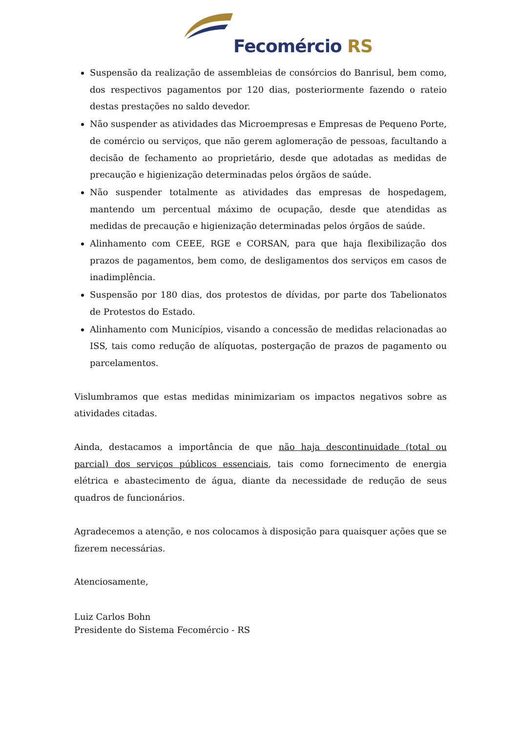Fecomércio RS
Suspensão da realização de assembleias de consórcios do Banrisul, bem como, dos respectivos pagamentos por 120 dias, posteriormente fazendo o rateio destas prestações no saldo devedor.
Não suspender as atividades das Microempresas e Empresas de Pequeno Porte, de comércio ou serviços, que não gerem aglomeração de pessoas, facultando a decisão de fechamento ao proprietário, desde que adotadas as medidas de precaução e higienização determinadas pelos órgãos de saúde.
Não suspender totalmente as atividades das empresas de hospedagem, mantendo um percentual máximo de ocupação, desde que atendidas as medidas de precaução e higienização determinadas pelos órgãos de saúde.
Alinhamento com CEEE, RGE e CORSAN, para que haja flexibilização dos prazos de pagamentos, bem como, de desligamentos dos serviços em casos de inadimplência.
Suspensão por 180 dias, dos protestos de dívidas, por parte dos Tabelionatos de Protestos do Estado.
Alinhamento com Municípios, visando a concessão de medidas relacionadas ao ISS, tais como redução de alíquotas, postergação de prazos de pagamento ou parcelamentos.
Vislumbramos que estas medidas minimizariam os impactos negativos sobre as atividades citadas.
Ainda, destacamos a importância de que não haja descontinuidade (total ou parcial) dos serviços públicos essenciais, tais como fornecimento de energia elétrica e abastecimento de água, diante da necessidade de redução de seus quadros de funcionários.
Agradecemos a atenção, e nos colocamos à disposição para quaisquer ações que se fizerem necessárias.
Atenciosamente,
Luiz Carlos Bohn
Presidente do Sistema Fecomércio - RS